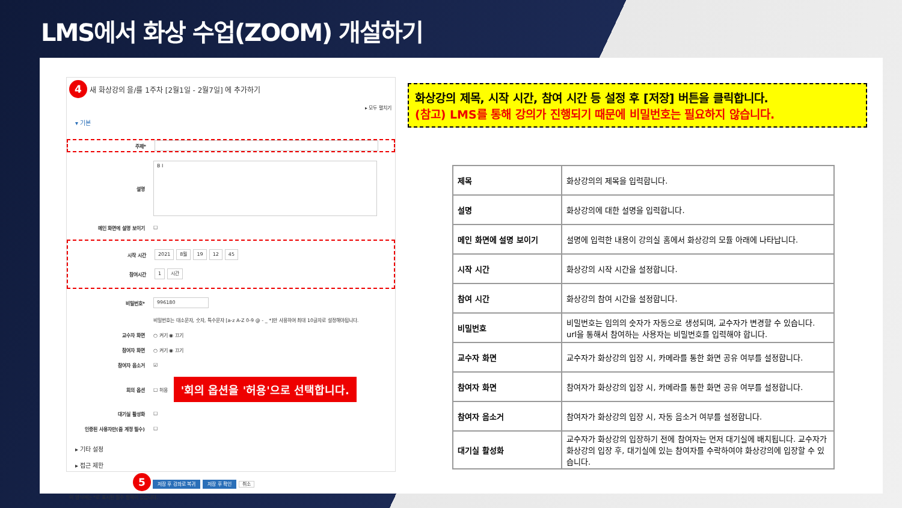LMS에서 화상 수업(ZOOM) 개설하기
4 새 화상강의 을/를 1주차 [2월1일 - 2월7일] 에 추가하기
▸ 모두 펼치기
▾ 기본
주제*
설명 B I
메인 화면에 설명 보이기 ☐
시작 시간 2021 8월 19 12 45
참여시간 1 시간
비밀번호* 996180
비밀번호는 대소문자, 숫자, 특수문자 [a-z A-Z 0-9 @ - _ *]만 사용하여 최대 10글자로 설정해야됩니다.
교수자 화면 ○ 켜기 ◉ 끄기
참여자 화면 ○ 켜기 ◉ 끄기
참여자 음소거 ☑
회의 옵션 ☐ 허용 '회의 옵션을 '허용'으로 선택합니다.
대기실 활성화 ☐
인증된 사용자만(줌 계정 필수) ☐
▸ 기타 설정
▸ 접근 제한
5 저장 후 강좌로 복귀 저장 후 확인 취소
이 양식에는 *로 표시된 필수 항목이 있습니다.
화상강의 제목, 시작 시간, 참여 시간 등 설정 후 [저장] 버튼을 클릭합니다.
(참고) LMS를 통해 강의가 진행되기 때문에 비밀번호는 필요하지 않습니다.
| 제목 | 화상강의의 제목을 입력합니다. |
| 설명 | 화상강의에 대한 설명을 입력합니다. |
| 메인 화면에 설명 보이기 | 설명에 입력한 내용이 강의실 홈에서 화상강의 모듈 아래에 나타납니다. |
| 시작 시간 | 화상강의 시작 시간을 설정합니다. |
| 참여 시간 | 화상강의 참여 시간을 설정합니다. |
| 비밀번호 | 비밀번호는 임의의 숫자가 자동으로 생성되며, 교수자가 변경할 수 있습니다. url을 통해서 참여하는 사용자는 비밀번호를 입력해야 합니다. |
| 교수자 화면 | 교수자가 화상강의 입장 시, 카메라를 통한 화면 공유 여부를 설정합니다. |
| 참여자 화면 | 참여자가 화상강의 입장 시, 카메라를 통한 화면 공유 여부를 설정합니다. |
| 참여자 음소거 | 참여자가 화상강의 입장 시, 자동 음소거 여부를 설정합니다. |
| 대기실 활성화 | 교수자가 화상강의 입장하기 전에 참여자는 먼저 대기실에 배치됩니다. 교수자가 화상강의 입장 후, 대기실에 있는 참여자를 수락하여야 화상강의에 입장할 수 있습니다. |